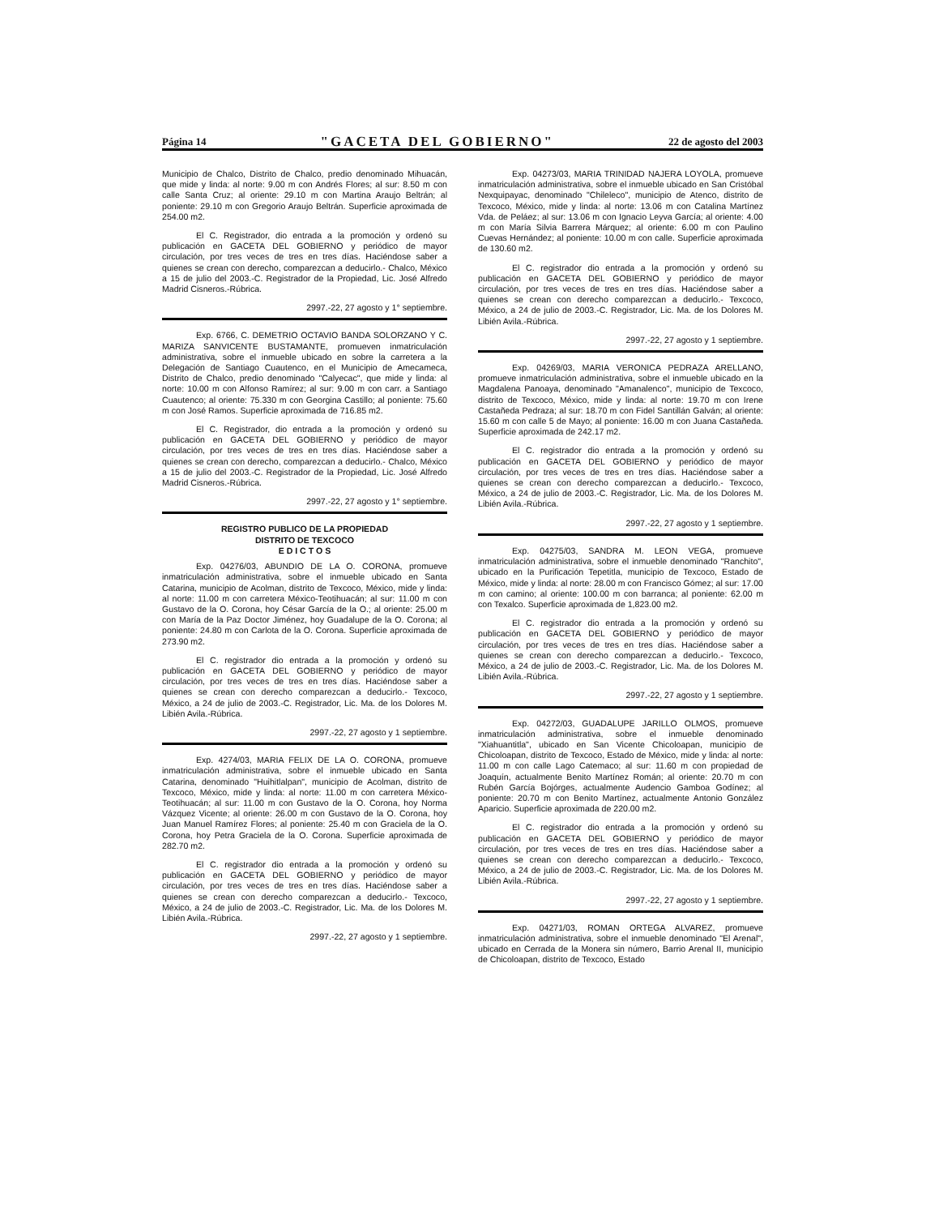Página 14 "GACETA DEL GOBIERNO" 22 de agosto del 2003
Municipio de Chalco, Distrito de Chalco, predio denominado Mihuacán, que mide y linda: al norte: 9.00 m con Andrés Flores; al sur: 8.50 m con calle Santa Cruz; al oriente: 29.10 m con Martina Araujo Beltrán; al poniente: 29.10 m con Gregorio Araujo Beltrán. Superficie aproximada de 254.00 m2.
El C. Registrador, dio entrada a la promoción y ordenó su publicación en GACETA DEL GOBIERNO y periódico de mayor circulación, por tres veces de tres en tres días. Haciéndose saber a quienes se crean con derecho, comparezcan a deducirlo.- Chalco, México a 15 de julio del 2003.-C. Registrador de la Propiedad, Lic. José Alfredo Madrid Cisneros.-Rúbrica.
2997.-22, 27 agosto y 1° septiembre.
Exp. 6766, C. DEMETRIO OCTAVIO BANDA SOLORZANO Y C. MARIZA SANVICENTE BUSTAMANTE, promueven inmatriculación administrativa, sobre el inmueble ubicado en sobre la carretera a la Delegación de Santiago Cuautenco, en el Municipio de Amecameca, Distrito de Chalco, predio denominado "Calyecac", que mide y linda: al norte: 10.00 m con Alfonso Ramírez; al sur: 9.00 m con carr. a Santiago Cuautenco; al oriente: 75.330 m con Georgina Castillo; al poniente: 75.60 m con José Ramos. Superficie aproximada de 716.85 m2.
El C. Registrador, dio entrada a la promoción y ordenó su publicación en GACETA DEL GOBIERNO y periódico de mayor circulación, por tres veces de tres en tres días. Haciéndose saber a quienes se crean con derecho, comparezcan a deducirlo.- Chalco, México a 15 de julio del 2003.-C. Registrador de la Propiedad, Lic. José Alfredo Madrid Cisneros.-Rúbrica.
2997.-22, 27 agosto y 1° septiembre.
REGISTRO PUBLICO DE LA PROPIEDAD
DISTRITO DE TEXCOCO
E D I C T O S
Exp. 04276/03, ABUNDIO DE LA O. CORONA, promueve inmatriculación administrativa, sobre el inmueble ubicado en Santa Catarina, municipio de Acolman, distrito de Texcoco, México, mide y linda: al norte: 11.00 m con carretera México-Teotihuacán; al sur: 11.00 m con Gustavo de la O. Corona, hoy César García de la O.; al oriente: 25.00 m con María de la Paz Doctor Jiménez, hoy Guadalupe de la O. Corona; al poniente: 24.80 m con Carlota de la O. Corona. Superficie aproximada de 273.90 m2.
El C. registrador dio entrada a la promoción y ordenó su publicación en GACETA DEL GOBIERNO y periódico de mayor circulación, por tres veces de tres en tres días. Haciéndose saber a quienes se crean con derecho comparezcan a deducirlo.- Texcoco, México, a 24 de julio de 2003.-C. Registrador, Lic. Ma. de los Dolores M. Libién Avila.-Rúbrica.
2997.-22, 27 agosto y 1 septiembre.
Exp. 4274/03, MARIA FELIX DE LA O. CORONA, promueve inmatriculación administrativa, sobre el inmueble ubicado en Santa Catarina, denominado "Huihitlalpan", municipio de Acolman, distrito de Texcoco, México, mide y linda: al norte: 11.00 m con carretera México-Teotihuacán; al sur: 11.00 m con Gustavo de la O. Corona, hoy Norma Vázquez Vicente; al oriente: 26.00 m con Gustavo de la O. Corona, hoy Juan Manuel Ramírez Flores; al poniente: 25.40 m con Graciela de la O. Corona, hoy Petra Graciela de la O. Corona. Superficie aproximada de 282.70 m2.
El C. registrador dio entrada a la promoción y ordenó su publicación en GACETA DEL GOBIERNO y periódico de mayor circulación, por tres veces de tres en tres días. Haciéndose saber a quienes se crean con derecho comparezcan a deducirlo.- Texcoco, México, a 24 de julio de 2003.-C. Registrador, Lic. Ma. de los Dolores M. Libién Avila.-Rúbrica.
2997.-22, 27 agosto y 1 septiembre.
Exp. 04273/03, MARIA TRINIDAD NAJERA LOYOLA, promueve inmatriculación administrativa, sobre el inmueble ubicado en San Cristóbal Nexquipayac, denominado "Chileleco", municipio de Atenco, distrito de Texcoco, México, mide y linda: al norte: 13.06 m con Catalina Martínez Vda. de Peláez; al sur: 13.06 m con Ignacio Leyva García; al oriente: 4.00 m con María Silvia Barrera Márquez; al oriente: 6.00 m con Paulino Cuevas Hernández; al poniente: 10.00 m con calle. Superficie aproximada de 130.60 m2.
El C. registrador dio entrada a la promoción y ordenó su publicación en GACETA DEL GOBIERNO y periódico de mayor circulación, por tres veces de tres en tres días. Haciéndose saber a quienes se crean con derecho comparezcan a deducirlo.- Texcoco, México, a 24 de julio de 2003.-C. Registrador, Lic. Ma. de los Dolores M. Libién Avila.-Rúbrica.
2997.-22, 27 agosto y 1 septiembre.
Exp. 04269/03, MARIA VERONICA PEDRAZA ARELLANO, promueve inmatriculación administrativa, sobre el inmueble ubicado en la Magdalena Panoaya, denominado "Amanalenco", municipio de Texcoco, distrito de Texcoco, México, mide y linda: al norte: 19.70 m con Irene Castañeda Pedraza; al sur: 18.70 m con Fidel Santillán Galván; al oriente: 15.60 m con calle 5 de Mayo; al poniente: 16.00 m con Juana Castañeda. Superficie aproximada de 242.17 m2.
El C. registrador dio entrada a la promoción y ordenó su publicación en GACETA DEL GOBIERNO y periódico de mayor circulación, por tres veces de tres en tres días. Haciéndose saber a quienes se crean con derecho comparezcan a deducirlo.- Texcoco, México, a 24 de julio de 2003.-C. Registrador, Lic. Ma. de los Dolores M. Libién Avila.-Rúbrica.
2997.-22, 27 agosto y 1 septiembre.
Exp. 04275/03, SANDRA M. LEON VEGA, promueve inmatriculación administrativa, sobre el inmueble denominado "Ranchito", ubicado en la Purificación Tepetitla, municipio de Texcoco, Estado de México, mide y linda: al norte: 28.00 m con Francisco Gómez; al sur: 17.00 m con camino; al oriente: 100.00 m con barranca; al poniente: 62.00 m con Texalco. Superficie aproximada de 1,823.00 m2.
El C. registrador dio entrada a la promoción y ordenó su publicación en GACETA DEL GOBIERNO y periódico de mayor circulación, por tres veces de tres en tres días. Haciéndose saber a quienes se crean con derecho comparezcan a deducirlo.- Texcoco, México, a 24 de julio de 2003.-C. Registrador, Lic. Ma. de los Dolores M. Libién Avila.-Rúbrica.
2997.-22, 27 agosto y 1 septiembre.
Exp. 04272/03, GUADALUPE JARILLO OLMOS, promueve inmatriculación administrativa, sobre el inmueble denominado "Xiahuantitla", ubicado en San Vicente Chicoloapan, municipio de Chicoloapan, distrito de Texcoco, Estado de México, mide y linda: al norte: 11.00 m con calle Lago Catemaco; al sur: 11.60 m con propiedad de Joaquín, actualmente Benito Martínez Román; al oriente: 20.70 m con Rubén García Bojórges, actualmente Audencio Gamboa Godínez; al poniente: 20.70 m con Benito Martínez, actualmente Antonio González Aparicio. Superficie aproximada de 220.00 m2.
El C. registrador dio entrada a la promoción y ordenó su publicación en GACETA DEL GOBIERNO y periódico de mayor circulación, por tres veces de tres en tres días. Haciéndose saber a quienes se crean con derecho comparezcan a deducirlo.- Texcoco, México, a 24 de julio de 2003.-C. Registrador, Lic. Ma. de los Dolores M. Libién Avila.-Rúbrica.
2997.-22, 27 agosto y 1 septiembre.
Exp. 04271/03, ROMAN ORTEGA ALVAREZ, promueve inmatriculación administrativa, sobre el inmueble denominado "El Arenal", ubicado en Cerrada de la Monera sin número, Barrio Arenal II, municipio de Chicoloapan, distrito de Texcoco, Estado